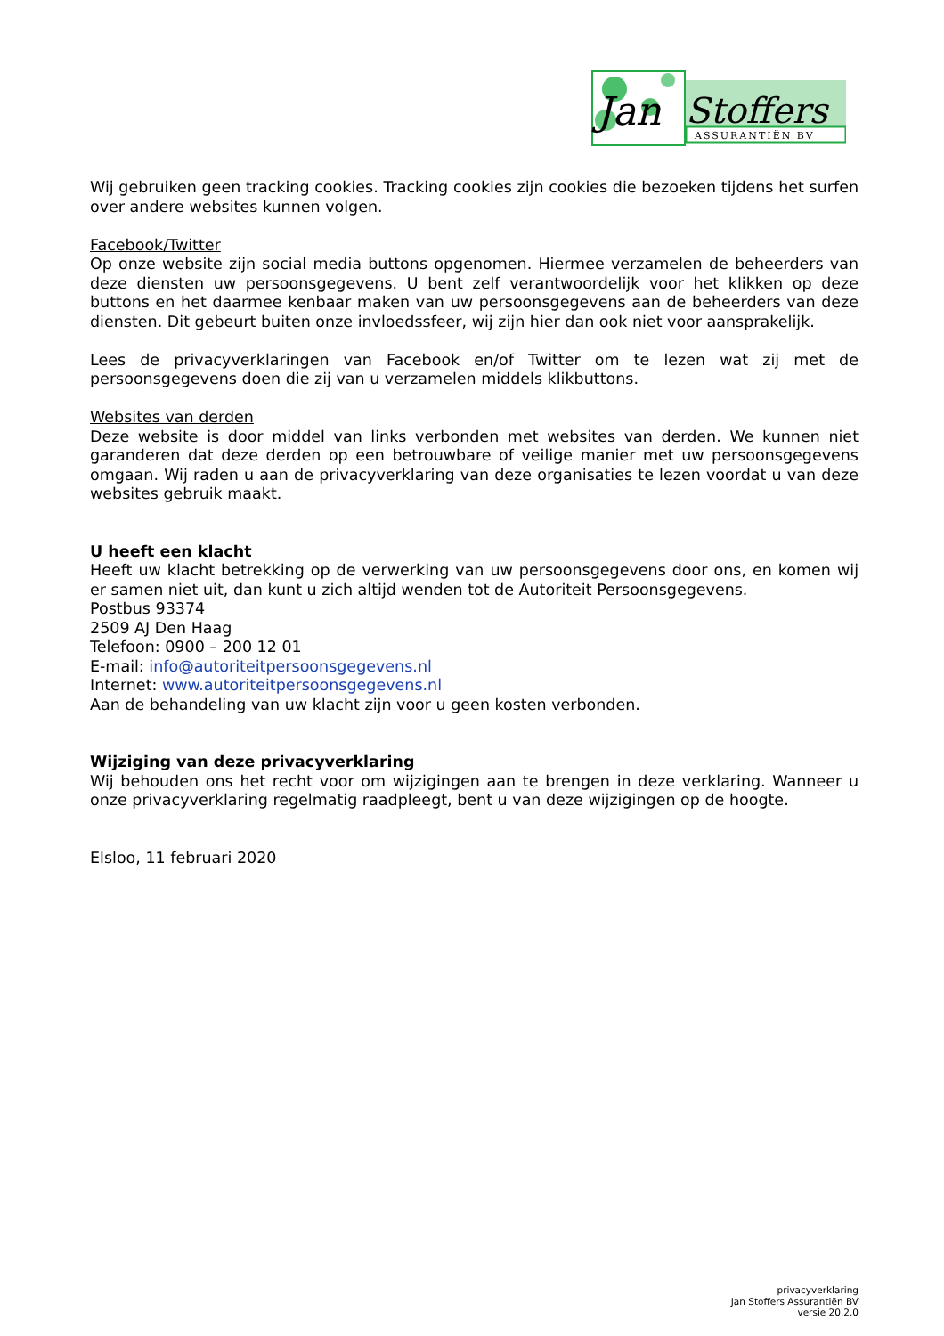Jan
Stoffers
ASSURANTIËN BV
Wij gebruiken geen tracking cookies. Tracking cookies zijn cookies die bezoeken tijdens het surfen over andere websites kunnen volgen.
Facebook/Twitter
Op onze website zijn social media buttons opgenomen. Hiermee verzamelen de beheerders van deze diensten uw persoonsgegevens. U bent zelf verantwoordelijk voor het klikken op deze buttons en het daarmee kenbaar maken van uw persoonsgegevens aan de beheerders van deze diensten. Dit gebeurt buiten onze invloedssfeer, wij zijn hier dan ook niet voor aansprakelijk.
Lees de privacyverklaringen van Facebook en/of Twitter om te lezen wat zij met de persoonsgegevens doen die zij van u verzamelen middels klikbuttons.
Websites van derden
Deze website is door middel van links verbonden met websites van derden. We kunnen niet garanderen dat deze derden op een betrouwbare of veilige manier met uw persoonsgegevens omgaan. Wij raden u aan de privacyverklaring van deze organisaties te lezen voordat u van deze websites gebruik maakt.
U heeft een klacht
Heeft uw klacht betrekking op de verwerking van uw persoonsgegevens door ons, en komen wij er samen niet uit, dan kunt u zich altijd wenden tot de Autoriteit Persoonsgegevens.
Postbus 93374
2509 AJ Den Haag
Telefoon: 0900 – 200 12 01
E-mail: info@autoriteitpersoonsgegevens.nl
Internet: www.autoriteitpersoonsgegevens.nl
Aan de behandeling van uw klacht zijn voor u geen kosten verbonden.
Wijziging van deze privacyverklaring
Wij behouden ons het recht voor om wijzigingen aan te brengen in deze verklaring. Wanneer u onze privacyverklaring regelmatig raadpleegt, bent u van deze wijzigingen op de hoogte.
Elsloo, 11 februari 2020
privacyverklaring
Jan Stoffers Assurantiën BV
versie 20.2.0